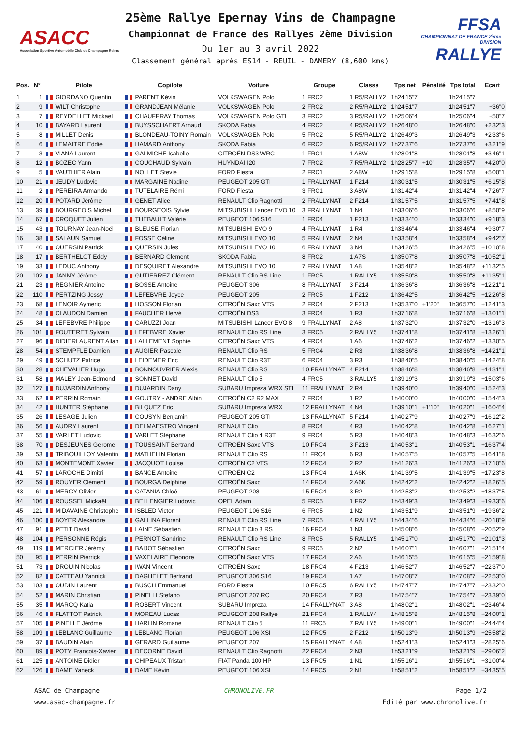ASACC
Association Sportive Automobile Club de Champagne Reims
25ème Rallye Epernay Vins de Champagne
Championnat de France des Rallyes 2ème Division
Du 1er au 3 avril 2022
Classement général après ES14 - REUIL - DAMERY (8,600 kms)
FFSA
CHAMPIONNAT DE FRANCE 2ème DIVISION
RALLYE
| Pos. | N° | Pilote | Copilote | Voiture | Groupe | Classe | Tps net | Pénalité | Tps total | Ecart |
| --- | --- | --- | --- | --- | --- | --- | --- | --- | --- | --- |
| 1 | 1 | GIORDANO Quentin | PARENT Kévin | VOLKSWAGEN Polo | 1 FRC2 | 1 R5/RALLY2 | 1h24'15"7 | | 1h24'15"7 | |
| 2 | 9 | WILT Christophe | GRANDJEAN Mélanie | VOLKSWAGEN Polo | 2 FRC2 | 2 R5/RALLY2 | 1h24'51"7 | | 1h24'51"7 | +36"0 |
| 3 | 7 | REYDELLET Mickael | CHAUFFRAY Thomas | VOLKSWAGEN Polo GTI | 3 FRC2 | 3 R5/RALLY2 | 1h25'06"4 | | 1h25'06"4 | +50"7 |
| 4 | 10 | BAYARD Laurent | BUYSSCHAERT Arnaud | SKODA Fabia | 4 FRC2 | 4 R5/RALLY2 | 1h26'48"0 | | 1h26'48"0 | +2'32"3 |
| 5 | 8 | MILLET Denis | BLONDEAU-TOINY Romain | VOLKSWAGEN Polo | 5 FRC2 | 5 R5/RALLY2 | 1h26'49"3 | | 1h26'49"3 | +2'33"6 |
| 6 | 6 | LEMAITRE Eddie | HAMARD Anthony | SKODA Fabia | 6 FRC2 | 6 R5/RALLY2 | 1h27'37"6 | | 1h27'37"6 | +3'21"9 |
| 7 | 3 | VIANA Laurent | GALMICHE Isabelle | CITROËN DS3 WRC | 1 FRC1 | 1 A8W | 1h28'01"8 | | 1h28'01"8 | +3'46"1 |
| 8 | 12 | BOZEC Yann | COUCHAUD Sylvain | HUYNDAI I20 | 7 FRC2 | 7 R5/RALLY2 | 1h28'25"7 | +10" | 1h28'35"7 | +4'20"0 |
| 9 | 5 | VAUTHIER Alain | NOLLET Stevie | FORD Fiesta | 2 FRC1 | 2 A8W | 1h29'15"8 | | 1h29'15"8 | +5'00"1 |
| 10 | 21 | JEUDY Ludovic | MARGAINE Nadine | PEUGEOT 205 GTI | 1 FRALLYNAT | 1 F214 | 1h30'31"5 | | 1h30'31"5 | +6'15"8 |
| 11 | 2 | PEREIRA Armando | TUTELAIRE Rémi | FORD Fiesta | 3 FRC1 | 3 A8W | 1h31'42"4 | | 1h31'42"4 | +7'26"7 |
| 12 | 20 | POTARD Jérôme | GENET Alice | RENAULT Clio Ragnotti | 2 FRALLYNAT | 2 F214 | 1h31'57"5 | | 1h31'57"5 | +7'41"8 |
| 13 | 39 | BOURGEOIS Michel | BOURGEOIS Sylvie | MITSUBISHI Lancer EVO 10 | 3 FRALLYNAT | 1 N4 | 1h33'06"6 | | 1h33'06"6 | +8'50"9 |
| 14 | 67 | CROQUET Julien | THEBAULT Valérie | PEUGEOT 106 S16 | 1 FRC4 | 1 F213 | 1h33'34"0 | | 1h33'34"0 | +9'18"3 |
| 15 | 43 | TOURNAY Jean-Noël | BLEUSE Florian | MITSUBISHI EVO 9 | 4 FRALLYNAT | 1 R4 | 1h33'46"4 | | 1h33'46"4 | +9'30"7 |
| 16 | 38 | SALAUN Samuel | FOSSE Céline | MITSUBISHI EVO 10 | 5 FRALLYNAT | 2 N4 | 1h33'58"4 | | 1h33'58"4 | +9'42"7 |
| 17 | 40 | QUERSIN Patrick | QUERSIN Jules | MITSUBISHI EVO 10 | 6 FRALLYNAT | 3 N4 | 1h34'26"5 | | 1h34'26"5 | +10'10"8 |
| 18 | 17 | BERTHELOT Eddy | BERNARD Clément | SKODA Fabia | 8 FRC2 | 1 A7S | 1h35'07"8 | | 1h35'07"8 | +10'52"1 |
| 19 | 33 | LEDUC Anthony | DESQUIRET Alexandre | MITSUBISHI EVO 10 | 7 FRALLYNAT | 1 A8 | 1h35'48"2 | | 1h35'48"2 | +11'32"5 |
| 20 | 102 | JANNY Jérôme | GUTIERREZ Clément | RENAULT Clio RS Line | 1 FRC5 | 1 RALLY5 | 1h35'50"8 | | 1h35'50"8 | +11'35"1 |
| 21 | 23 | REGNIER Antoine | BOSSE Antoine | PEUGEOT 306 | 8 FRALLYNAT | 3 F214 | 1h36'36"8 | | 1h36'36"8 | +12'21"1 |
| 22 | 110 | PERTZING Jessy | LEFEBVRE Joyce | PEUGEOT 205 | 2 FRC5 | 1 F212 | 1h36'42"5 | | 1h36'42"5 | +12'26"8 |
| 23 | 68 | LENOIR Aymeric | HOSSON Florian | CITROËN Saxo VTS | 2 FRC4 | 2 F213 | 1h35'37"0 | +1'20" | 1h36'57"0 | +12'41"3 |
| 24 | 48 | CLAUDON Damien | FAUCHER Hervé | CITROËN DS3 | 3 FRC4 | 1 R3 | 1h37'16"8 | | 1h37'16"8 | +13'01"1 |
| 25 | 34 | LEFEBVRE Philippe | CARUZZI Joan | MITSUBISHI Lancer EVO 8 | 9 FRALLYNAT | 2 A8 | 1h37'32"0 | | 1h37'32"0 | +13'16"3 |
| 26 | 101 | FOUTERET Sylvain | LEFEBVRE Xavier | RENAULT Clio RS Line | 3 FRC5 | 2 RALLY5 | 1h37'41"8 | | 1h37'41"8 | +13'26"1 |
| 27 | 96 | DIDIERLAURENT Allan | LALLEMENT Sophie | CITROËN Saxo VTS | 4 FRC4 | 1 A6 | 1h37'46"2 | | 1h37'46"2 | +13'30"5 |
| 28 | 54 | STEMPFLE Damien | AUGIER Pascale | RENAULT Clio RS | 5 FRC4 | 2 R3 | 1h38'36"8 | | 1h38'36"8 | +14'21"1 |
| 29 | 49 | SCHUTZ Patrice | LEIDEMER Eric | RENAULT Clio R3T | 6 FRC4 | 3 R3 | 1h38'40"5 | | 1h38'40"5 | +14'24"8 |
| 30 | 28 | CHEVALIER Hugo | BONNOUVRIER Alexis | RENAULT Clio RS | 10 FRALLYNAT | 4 F214 | 1h38'46"8 | | 1h38'46"8 | +14'31"1 |
| 31 | 58 | MALEY Jean-Edmond | SONNET David | RENAULT Clio 5 | 4 FRC5 | 3 RALLY5 | 1h39'19"3 | | 1h39'19"3 | +15'03"6 |
| 32 | 127 | DUJARDIN Anthony | DUJARDIN Dany | SUBARU Impreza WRX STI | 11 FRALLYNAT | 2 R4 | 1h39'40"0 | | 1h39'40"0 | +15'24"3 |
| 33 | 62 | PERRIN Romain | GOUTRY - ANDRE Albin | CITROËN C2 R2 MAX | 7 FRC4 | 1 R2 | 1h40'00"0 | | 1h40'00"0 | +15'44"3 |
| 34 | 42 | HUNTER Stéphane | BILQUEZ Eric | SUBARU Impreza WRX | 12 FRALLYNAT | 4 N4 | 1h39'10"1 | +1'10" | 1h40'20"1 | +16'04"4 |
| 35 | 26 | LESAGE Julien | COUSYN Benjamin | PEUGEOT 205 GTI | 13 FRALLYNAT | 5 F214 | 1h40'27"9 | | 1h40'27"9 | +16'12"2 |
| 36 | 56 | AUDRY Laurent | DELMAESTRO Vincent | RENAULT Clio | 8 FRC4 | 4 R3 | 1h40'42"8 | | 1h40'42"8 | +16'27"1 |
| 37 | 55 | VARLET Ludovic | VARLET Stéphane | RENAULT Clio 4 R3T | 9 FRC4 | 5 R3 | 1h40'48"3 | | 1h40'48"3 | +16'32"6 |
| 38 | 70 | DESJEUNES Gerome | TOUSSAINT Bertrand | CITROËN Saxo VTS | 10 FRC4 | 3 F213 | 1h40'53"1 | | 1h40'53"1 | +16'37"4 |
| 39 | 53 | TRIBOUILLOY Valentin | MATHELIN Florian | RENAULT Clio RS | 11 FRC4 | 6 R3 | 1h40'57"5 | | 1h40'57"5 | +16'41"8 |
| 40 | 63 | MONTEMONT Xavier | JACQUOT Louise | CITROËN C2 VTS | 12 FRC4 | 2 R2 | 1h41'26"3 | | 1h41'26"3 | +17'10"6 |
| 41 | 57 | LAROCHE Dimitri | BANCE Antoine | CITROËN C2 | 13 FRC4 | 1 A6K | 1h41'39"5 | | 1h41'39"5 | +17'23"8 |
| 42 | 59 | ROUYER Clément | BOURGA Delphine | CITROËN Saxo | 14 FRC4 | 2 A6K | 1h42'42"2 | | 1h42'42"2 | +18'26"5 |
| 43 | 61 | MERCY Olivier | CATANIA Chloé | PEUGEOT 208 | 15 FRC4 | 3 R2 | 1h42'53"2 | | 1h42'53"2 | +18'37"5 |
| 44 | 106 | ROUSSEL Mickaël | BELLENGIER Ludovic | OPEL Adam | 5 FRC5 | 1 FR2 | 1h43'49"3 | | 1h43'49"3 | +19'33"6 |
| 45 | 121 | MIDAVAINE Christophe | ISBLED Victor | PEUGEOT 106 S16 | 6 FRC5 | 1 N2 | 1h43'51"9 | | 1h43'51"9 | +19'36"2 |
| 46 | 100 | BOYER Alexandre | GALLINA Florent | RENAULT Clio RS Line | 7 FRC5 | 4 RALLY5 | 1h44'34"6 | | 1h44'34"6 | +20'18"9 |
| 47 | 91 | PETIT David | LAINE Sébastien | RENAULT Clio 3 RS | 16 FRC4 | 1 N3 | 1h45'08"6 | | 1h45'08"6 | +20'52"9 |
| 48 | 104 | PERSONNE Régis | PERNOT Sandrine | RENAULT Clio RS Line | 8 FRC5 | 5 RALLY5 | 1h45'17"0 | | 1h45'17"0 | +21'01"3 |
| 49 | 119 | MERCIER Jérémy | BAIJOT Sébastien | CITROËN Saxo | 9 FRC5 | 2 N2 | 1h46'07"1 | | 1h46'07"1 | +21'51"4 |
| 50 | 95 | PERRIN Pierrick | VAXELAIRE Eleonore | CITROËN Saxo VTS | 17 FRC4 | 2 A6 | 1h46'15"5 | | 1h46'15"5 | +21'59"8 |
| 51 | 73 | DROUIN Nicolas | IWAN Vincent | CITROËN Saxo | 18 FRC4 | 4 F213 | 1h46'52"7 | | 1h46'52"7 | +22'37"0 |
| 52 | 82 | CATTEAU Yannick | DAGHELET Bertrand | PEUGEOT 306 S16 | 19 FRC4 | 1 A7 | 1h47'08"7 | | 1h47'08"7 | +22'53"0 |
| 53 | 103 | OUDIN Laurent | BUSCH Emmanuel | FORD Fiesta | 10 FRC5 | 6 RALLY5 | 1h47'47"7 | | 1h47'47"7 | +23'32"0 |
| 54 | 52 | MARIN Christian | PINELLI Stefano | PEUGEOT 207 RC | 20 FRC4 | 7 R3 | 1h47'54"7 | | 1h47'54"7 | +23'39"0 |
| 55 | 35 | MARCQ Katia | ROBERT Vincent | SUBARU Impreza | 14 FRALLYNAT | 3 A8 | 1h48'02"1 | | 1h48'02"1 | +23'46"4 |
| 56 | 46 | FLATTOT Patrick | MOREAU Lucas | PEUGEOT 208 Rallye | 21 FRC4 | 1 RALLY4 | 1h48'15"8 | | 1h48'15"8 | +24'00"1 |
| 57 | 105 | PINELLE Jérôme | HARLIN Romane | RENAULT Clio 5 | 11 FRC5 | 7 RALLY5 | 1h49'00"1 | | 1h49'00"1 | +24'44"4 |
| 58 | 109 | LEBLANC Guillaume | LEBLANC Florian | PEUGEOT 106 XSI | 12 FRC5 | 2 F212 | 1h50'13"9 | | 1h50'13"9 | +25'58"2 |
| 59 | 37 | BAUDIN Alain | GERARD Guillaume | PEUGEOT 207 | 15 FRALLYNAT | 4 A8 | 1h52'41"3 | | 1h52'41"3 | +28'25"6 |
| 60 | 89 | POTY Francois-Xavier | DECORNE David | RENAULT Clio Ragnotti | 22 FRC4 | 2 N3 | 1h53'21"9 | | 1h53'21"9 | +29'06"2 |
| 61 | 125 | ANTOINE Didier | CHIPEAUX Tristan | FIAT Panda 100 HP | 13 FRC5 | 1 N1 | 1h55'16"1 | | 1h55'16"1 | +31'00"4 |
| 62 | 126 | DAME Yaneck | DAME Kévin | PEUGEOT 106 XSI | 14 FRC5 | 2 N1 | 1h58'51"2 | | 1h58'51"2 | +34'35"5 |
ASAC de Champagne
www.asac-champagne.fr
CHRONOLIVE.FR Page 1/2
Edité par www.chronolive.fr